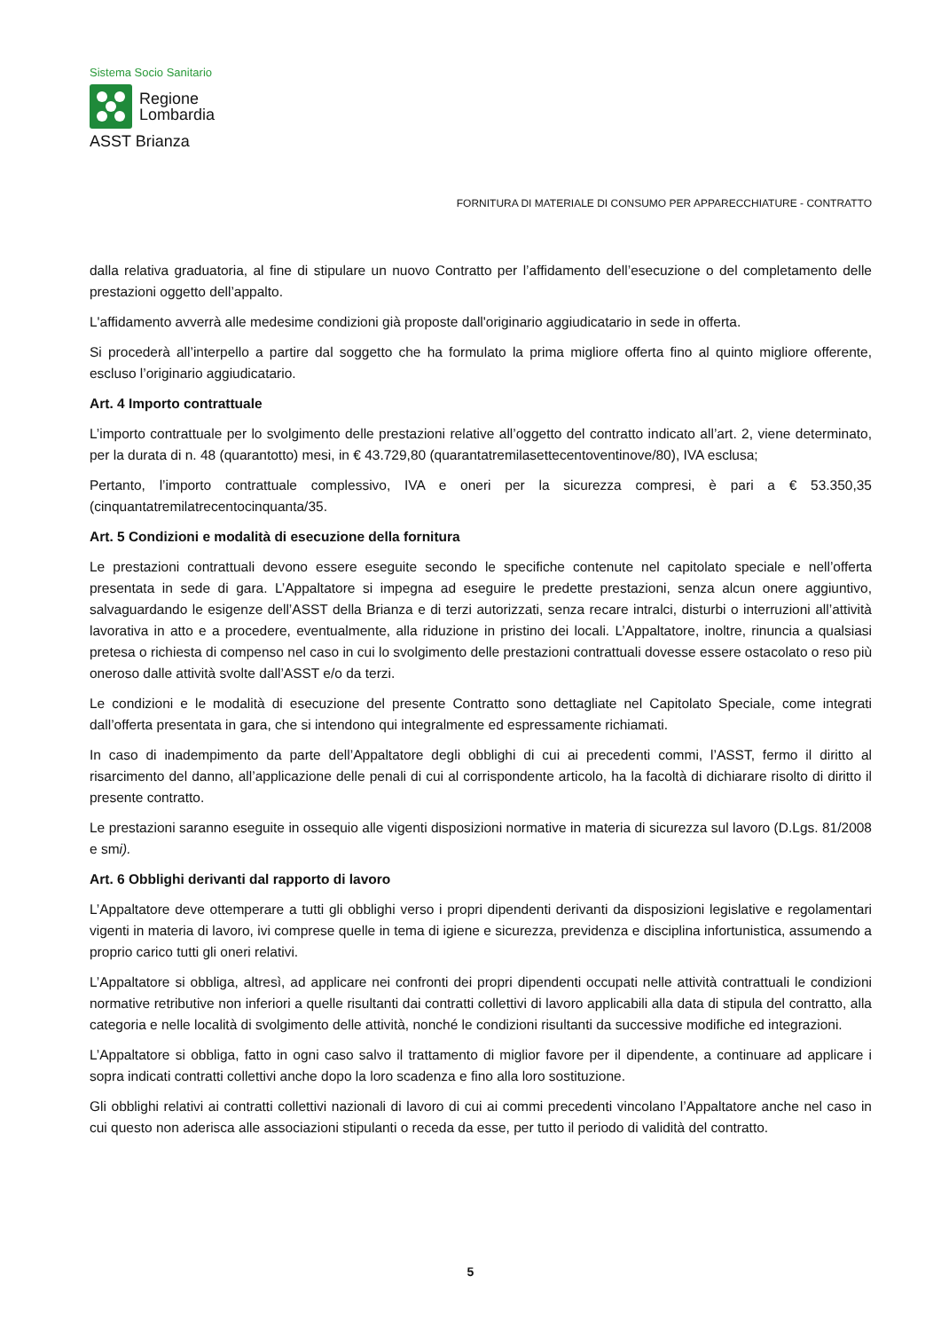Sistema Socio Sanitario
Regione
Lombardia
ASST Brianza
FORNITURA DI MATERIALE DI CONSUMO PER APPARECCHIATURE - CONTRATTO
dalla relativa graduatoria, al fine di stipulare un nuovo Contratto per l’affidamento dell’esecuzione o del completamento delle prestazioni oggetto dell’appalto.
L'affidamento avverrà alle medesime condizioni già proposte dall'originario aggiudicatario in sede in offerta.
Si procederà all’interpello a partire dal soggetto che ha formulato la prima migliore offerta fino al quinto migliore offerente, escluso l’originario aggiudicatario.
Art. 4 Importo contrattuale
L’importo contrattuale per lo svolgimento delle prestazioni relative all’oggetto del contratto indicato all’art. 2, viene determinato, per la durata di n. 48 (quarantotto) mesi, in € 43.729,80 (quarantatremilasettecentoventinove/80), IVA esclusa;
Pertanto, l’importo contrattuale complessivo, IVA e oneri per la sicurezza compresi, è pari a € 53.350,35 (cinquantatremilatrecentocinquanta/35.
Art. 5 Condizioni e modalità di esecuzione della fornitura
Le prestazioni contrattuali devono essere eseguite secondo le specifiche contenute nel capitolato speciale e nell’offerta presentata in sede di gara. L’Appaltatore si impegna ad eseguire le predette prestazioni, senza alcun onere aggiuntivo, salvaguardando le esigenze dell’ASST della Brianza e di terzi autorizzati, senza recare intralci, disturbi o interruzioni all’attività lavorativa in atto e a procedere, eventualmente, alla riduzione in pristino dei locali. L’Appaltatore, inoltre, rinuncia a qualsiasi pretesa o richiesta di compenso nel caso in cui lo svolgimento delle prestazioni contrattuali dovesse essere ostacolato o reso più oneroso dalle attività svolte dall’ASST e/o da terzi.
Le condizioni e le modalità di esecuzione del presente Contratto sono dettagliate nel Capitolato Speciale, come integrati dall’offerta presentata in gara, che si intendono qui integralmente ed espressamente richiamati.
In caso di inadempimento da parte dell’Appaltatore degli obblighi di cui ai precedenti commi, l’ASST, fermo il diritto al risarcimento del danno, all’applicazione delle penali di cui al corrispondente articolo, ha la facoltà di dichiarare risolto di diritto il presente contratto.
Le prestazioni saranno eseguite in ossequio alle vigenti disposizioni normative in materia di sicurezza sul lavoro (D.Lgs. 81/2008 e smi).
Art. 6 Obblighi derivanti dal rapporto di lavoro
L’Appaltatore deve ottemperare a tutti gli obblighi verso i propri dipendenti derivanti da disposizioni legislative e regolamentari vigenti in materia di lavoro, ivi comprese quelle in tema di igiene e sicurezza, previdenza e disciplina infortunistica, assumendo a proprio carico tutti gli oneri relativi.
L’Appaltatore si obbliga, altresì, ad applicare nei confronti dei propri dipendenti occupati nelle attività contrattuali le condizioni normative retributive non inferiori a quelle risultanti dai contratti collettivi di lavoro applicabili alla data di stipula del contratto, alla categoria e nelle località di svolgimento delle attività, nonché le condizioni risultanti da successive modifiche ed integrazioni.
L’Appaltatore si obbliga, fatto in ogni caso salvo il trattamento di miglior favore per il dipendente, a continuare ad applicare i sopra indicati contratti collettivi anche dopo la loro scadenza e fino alla loro sostituzione.
Gli obblighi relativi ai contratti collettivi nazionali di lavoro di cui ai commi precedenti vincolano l’Appaltatore anche nel caso in cui questo non aderisca alle associazioni stipulanti o receda da esse, per tutto il periodo di validità del contratto.
5